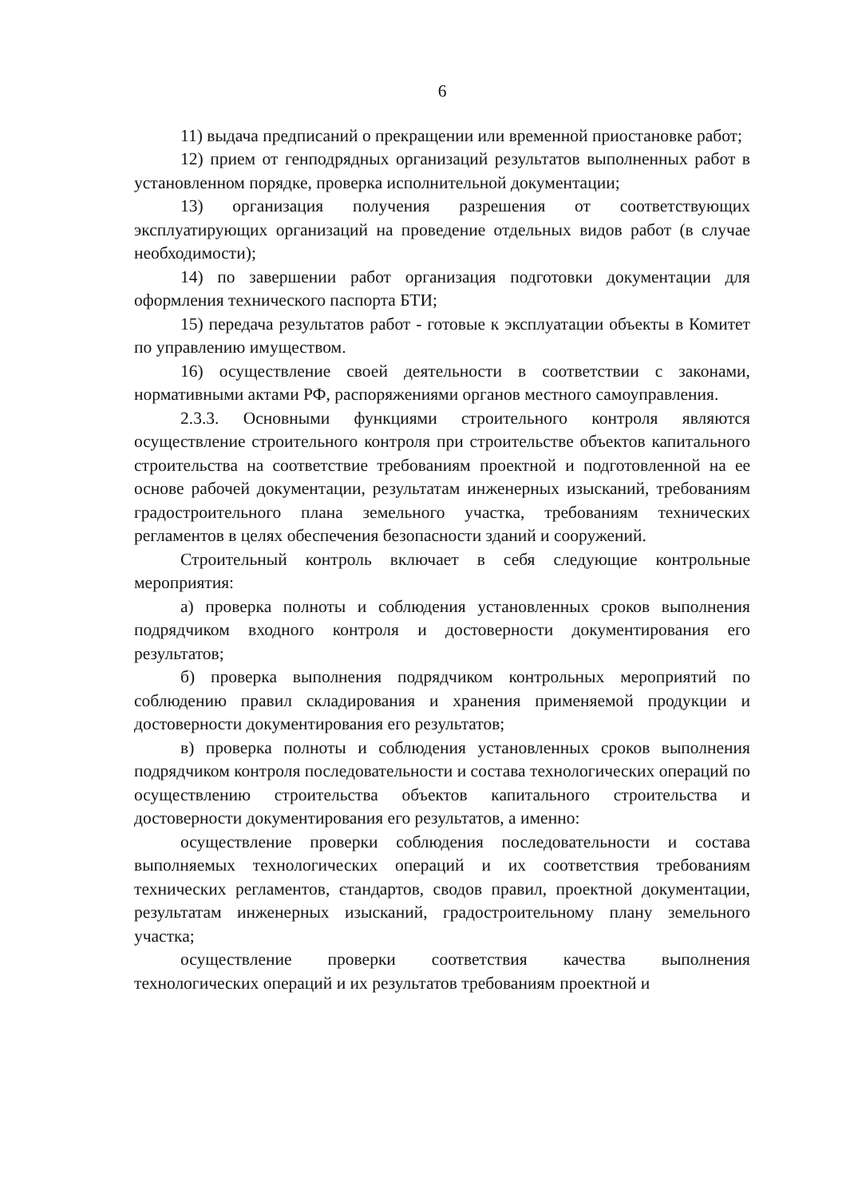6
11) выдача предписаний о прекращении или временной приостановке работ;
12) прием от генподрядных организаций результатов выполненных работ в установленном порядке, проверка исполнительной документации;
13) организация получения разрешения от соответствующих эксплуатирующих организаций на проведение отдельных видов работ (в случае необходимости);
14) по завершении работ организация подготовки документации для оформления технического паспорта БТИ;
15) передача результатов работ - готовые к эксплуатации объекты в Комитет по управлению имуществом.
16) осуществление своей деятельности в соответствии с законами, нормативными актами РФ, распоряжениями органов местного самоуправления.
2.3.3. Основными функциями строительного контроля являются осуществление строительного контроля при строительстве объектов капитального строительства на соответствие требованиям проектной и подготовленной на ее основе рабочей документации, результатам инженерных изысканий, требованиям градостроительного плана земельного участка, требованиям технических регламентов в целях обеспечения безопасности зданий и сооружений.
Строительный контроль включает в себя следующие контрольные мероприятия:
а) проверка полноты и соблюдения установленных сроков выполнения подрядчиком входного контроля и достоверности документирования его результатов;
б) проверка выполнения подрядчиком контрольных мероприятий по соблюдению правил складирования и хранения применяемой продукции и достоверности документирования его результатов;
в) проверка полноты и соблюдения установленных сроков выполнения подрядчиком контроля последовательности и состава технологических операций по осуществлению строительства объектов капитального строительства и достоверности документирования его результатов, а именно:
осуществление проверки соблюдения последовательности и состава выполняемых технологических операций и их соответствия требованиям технических регламентов, стандартов, сводов правил, проектной документации, результатам инженерных изысканий, градостроительному плану земельного участка;
осуществление проверки соответствия качества выполнения технологических операций и их результатов требованиям проектной и